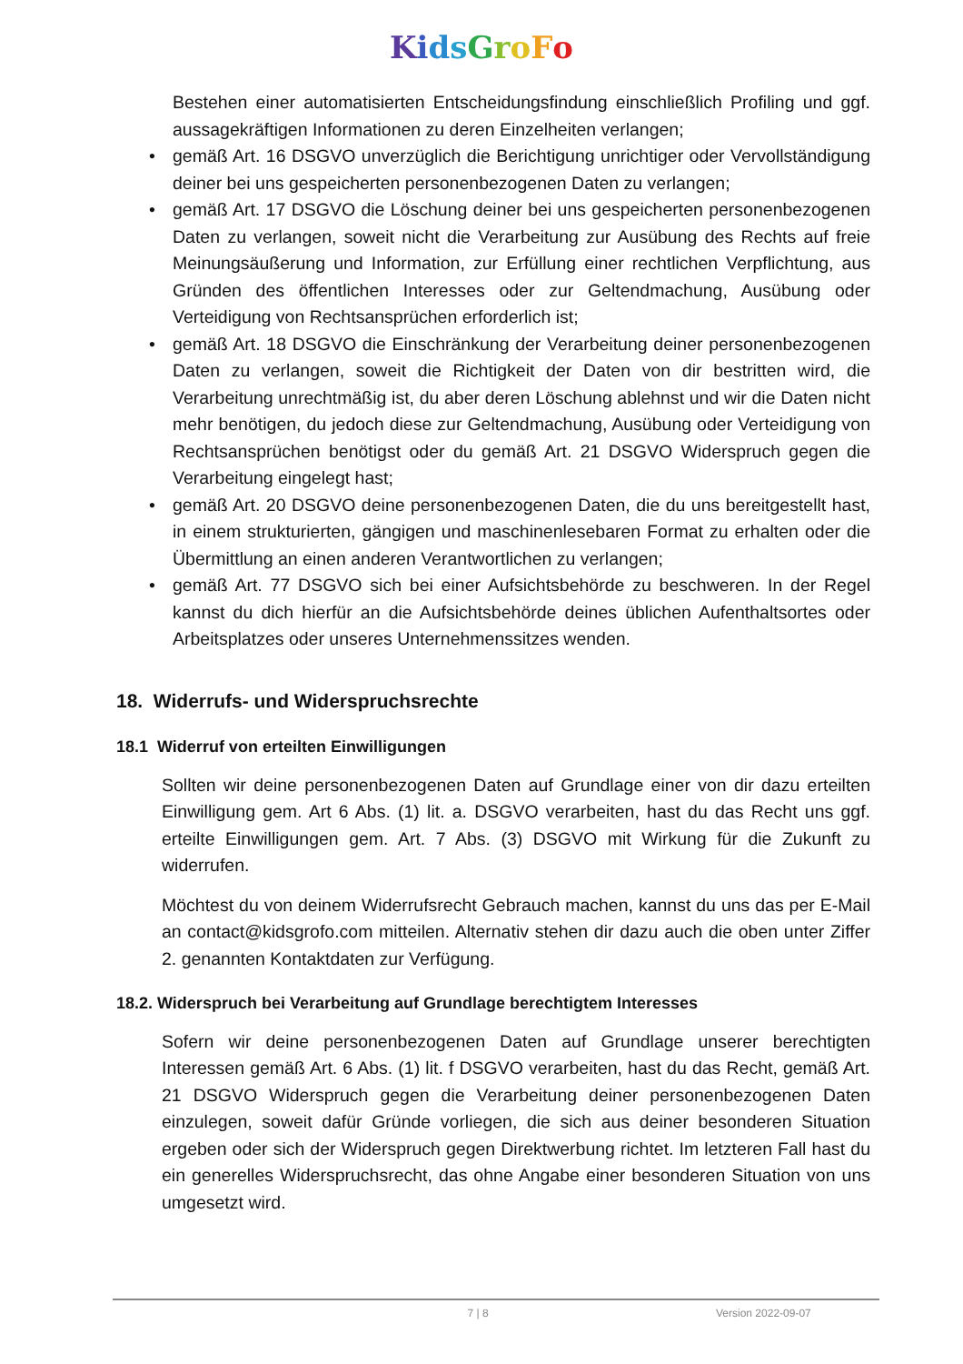KidsGroFo
Bestehen einer automatisierten Entscheidungsfindung einschließlich Profiling und ggf. aussagekräftigen Informationen zu deren Einzelheiten verlangen;
• gemäß Art. 16 DSGVO unverzüglich die Berichtigung unrichtiger oder Vervollständigung deiner bei uns gespeicherten personenbezogenen Daten zu verlangen;
• gemäß Art. 17 DSGVO die Löschung deiner bei uns gespeicherten personenbezogenen Daten zu verlangen, soweit nicht die Verarbeitung zur Ausübung des Rechts auf freie Meinungsäußerung und Information, zur Erfüllung einer rechtlichen Verpflichtung, aus Gründen des öffentlichen Interesses oder zur Geltendmachung, Ausübung oder Verteidigung von Rechtsansprüchen erforderlich ist;
• gemäß Art. 18 DSGVO die Einschränkung der Verarbeitung deiner personenbezogenen Daten zu verlangen, soweit die Richtigkeit der Daten von dir bestritten wird, die Verarbeitung unrechtmäßig ist, du aber deren Löschung ablehnst und wir die Daten nicht mehr benötigen, du jedoch diese zur Geltendmachung, Ausübung oder Verteidigung von Rechtsansprüchen benötigst oder du gemäß Art. 21 DSGVO Widerspruch gegen die Verarbeitung eingelegt hast;
• gemäß Art. 20 DSGVO deine personenbezogenen Daten, die du uns bereitgestellt hast, in einem strukturierten, gängigen und maschinenlesebaren Format zu erhalten oder die Übermittlung an einen anderen Verantwortlichen zu verlangen;
• gemäß Art. 77 DSGVO sich bei einer Aufsichtsbehörde zu beschweren. In der Regel kannst du dich hierfür an die Aufsichtsbehörde deines üblichen Aufenthaltsortes oder Arbeitsplatzes oder unseres Unternehmenssitzes wenden.
18. Widerrufs- und Widerspruchsrechte
18.1 Widerruf von erteilten Einwilligungen
Sollten wir deine personenbezogenen Daten auf Grundlage einer von dir dazu erteilten Einwilligung gem. Art 6 Abs. (1) lit. a. DSGVO verarbeiten, hast du das Recht uns ggf. erteilte Einwilligungen gem. Art. 7 Abs. (3) DSGVO mit Wirkung für die Zukunft zu widerrufen.
Möchtest du von deinem Widerrufsrecht Gebrauch machen, kannst du uns das per E-Mail an contact@kidsgrofo.com mitteilen. Alternativ stehen dir dazu auch die oben unter Ziffer 2. genannten Kontaktdaten zur Verfügung.
18.2. Widerspruch bei Verarbeitung auf Grundlage berechtigtem Interesses
Sofern wir deine personenbezogenen Daten auf Grundlage unserer berechtigten Interessen gemäß Art. 6 Abs. (1) lit. f DSGVO verarbeiten, hast du das Recht, gemäß Art. 21 DSGVO Widerspruch gegen die Verarbeitung deiner personenbezogenen Daten einzulegen, soweit dafür Gründe vorliegen, die sich aus deiner besonderen Situation ergeben oder sich der Widerspruch gegen Direktwerbung richtet. Im letzteren Fall hast du ein generelles Widerspruchsrecht, das ohne Angabe einer besonderen Situation von uns umgesetzt wird.
7 | 8 Version 2022-09-07